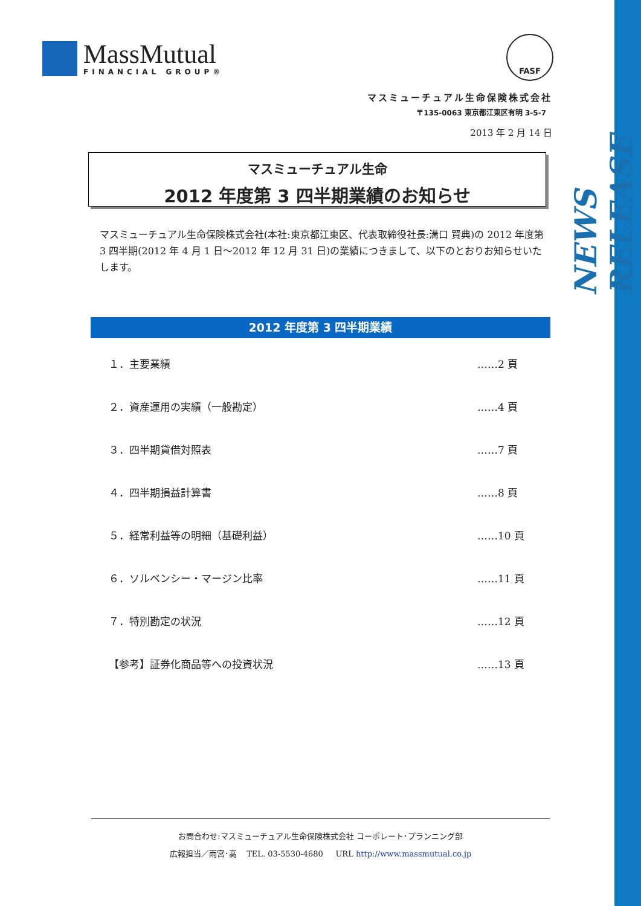NEWS RELEASE
MassMutual
FINANCIAL GROUP®
FASF
マスミューチュアル生命保険株式会社
〒135-0063 東京都江東区有明 3-5-7
2013 年 2 月 14 日
マスミューチュアル生命
2012 年度第 3 四半期業績のお知らせ
マスミューチュアル生命保険株式会社(本社:東京都江東区、代表取締役社長:溝口 賢典)の 2012 年度第 3 四半期(2012 年 4 月 1 日～2012 年 12 月 31 日)の業績につきまして、以下のとおりお知らせいたします。
2012 年度第 3 四半期業績
１．主要業績 ……2 頁
２．資産運用の実績（一般勘定） ……4 頁
３．四半期貸借対照表 ……7 頁
４．四半期損益計算書 ……8 頁
５．経常利益等の明細（基礎利益） ……10 頁
６．ソルベンシー・マージン比率 ……11 頁
７．特別勘定の状況 ……12 頁
【参考】証券化商品等への投資状況 ……13 頁
お問合わせ:マスミューチュアル生命保険株式会社 コーポレート･プランニング部
広報担当／雨宮･高 TEL. 03-5530-4680 URL http://www.massmutual.co.jp